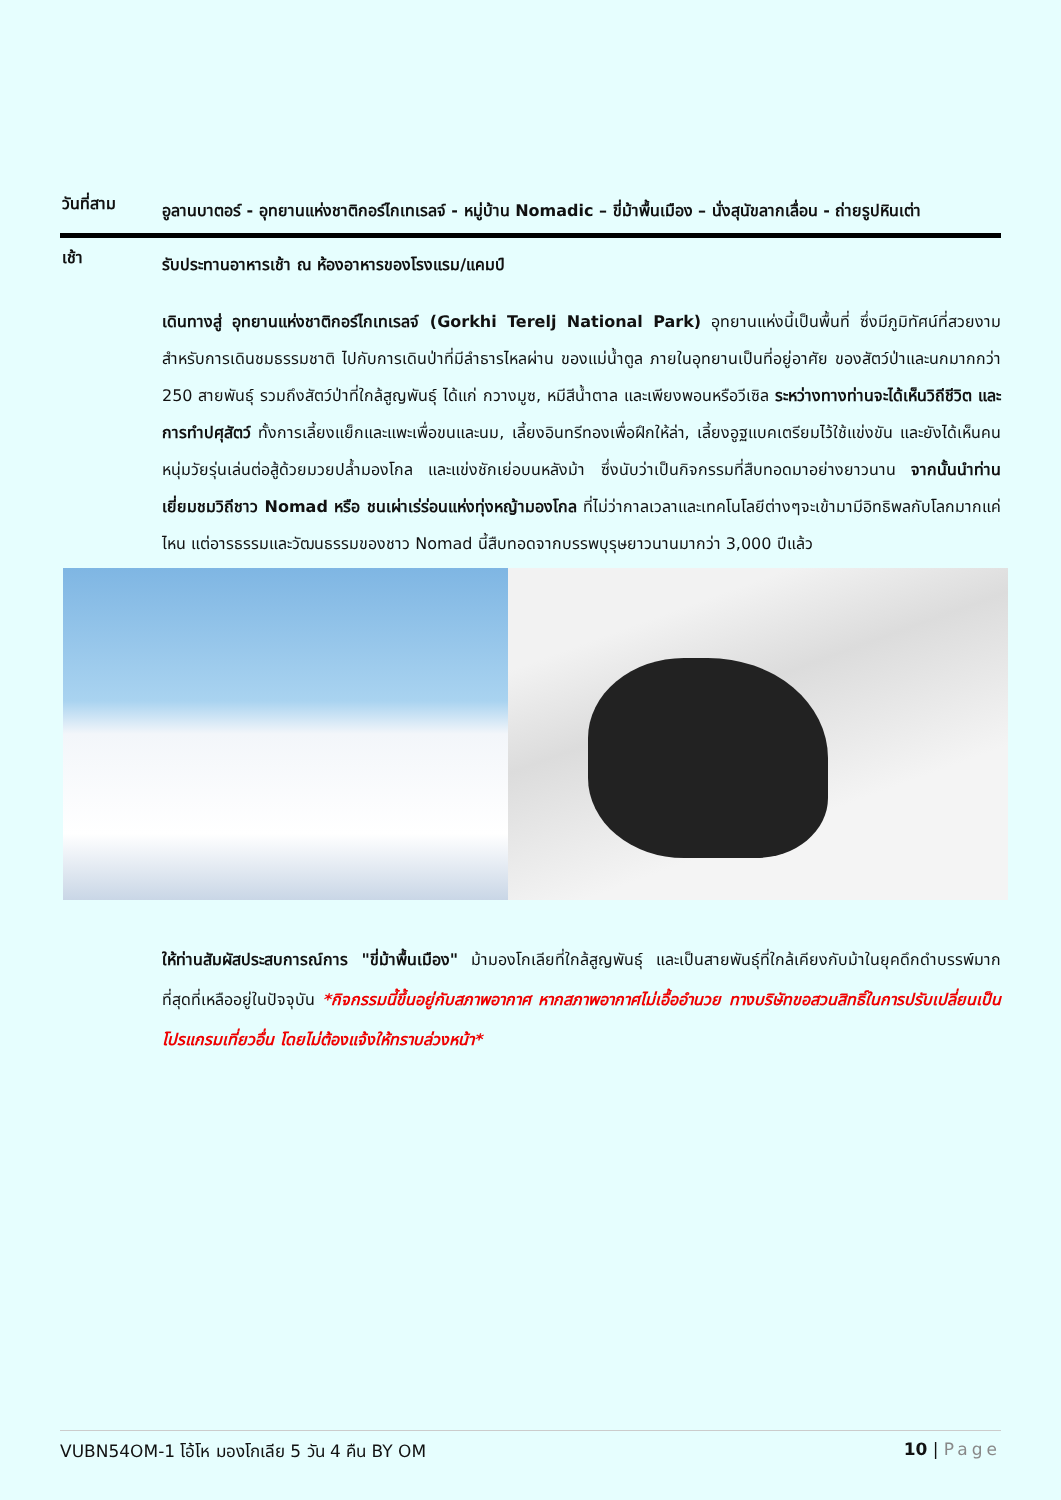วันที่สาม
อูลานบาตอร์ - อุทยานแห่งชาติกอร์ไกเทเรลจ์ - หมู่บ้าน Nomadic – ขี่ม้าพื้นเมือง – นั่งสุนัขลากเลื่อน - ถ่ายรูปหินเต่า
เช้า
รับประทานอาหารเช้า ณ ห้องอาหารของโรงแรม/แคมป์
เดินทางสู่ อุทยานแห่งชาติกอร์ไกเทเรลจ์ (Gorkhi Terelj National Park) อุทยานแห่งนี้เป็นพื้นที่ ซึ่งมีภูมิทัศน์ที่สวยงาม สำหรับการเดินชมธรรมชาติ ไปกับการเดินป่าที่มีลำธารไหลผ่าน ของแม่น้ำตูล ภายในอุทยานเป็นที่อยู่อาศัย ของสัตว์ป่าและนกมากกว่า 250 สายพันธุ์ รวมถึงสัตว์ป่าที่ใกล้สูญพันธุ์ ได้แก่ กวางมูซ, หมีสีน้ำตาล และเพียงพอนหรือวีเซิล ระหว่างทางท่านจะได้เห็นวิถีชีวิต และการทำปศุสัตว์ ทั้งการเลี้ยงแย็กและแพะเพื่อขนและนม, เลี้ยงอินทรีทองเพื่อฝึกให้ล่า, เลี้ยงอูฐแบคเตรียมไว้ใช้แข่งขัน และยังได้เห็นคนหนุ่มวัยรุ่นเล่นต่อสู้ด้วยมวยปล้ำมองโกล และแข่งชักเย่อบนหลังม้า ซึ่งนับว่าเป็นกิจกรรมที่สืบทอดมาอย่างยาวนาน จากนั้นนำท่านเยี่ยมชมวิถีชาว Nomad หรือ ชนเผ่าเร่ร่อนแห่งทุ่งหญ้ามองโกล ที่ไม่ว่ากาลเวลาและเทคโนโลยีต่างๆจะเข้ามามีอิทธิพลกับโลกมากแค่ไหน แต่อารธรรมและวัฒนธรรมของชาว Nomad นี้สืบทอดจากบรรพบุรุษยาวนานมากว่า 3,000 ปีแล้ว
ให้ท่านสัมผัสประสบการณ์การ "ขี่ม้าพื้นเมือง" ม้ามองโกเลียที่ใกล้สูญพันธุ์ และเป็นสายพันธุ์ที่ใกล้เคียงกับม้าในยุคดึกดำบรรพ์มากที่สุดที่เหลืออยู่ในปัจจุบัน *กิจกรรมนี้ขึ้นอยู่กับสภาพอากาศ หากสภาพอากาศไม่เอื้ออำนวย ทางบริษัทขอสวนสิทธิ์ในการปรับเปลี่ยนเป็นโปรแกรมเที่ยวอื่น โดยไม่ต้องแจ้งให้ทราบล่วงหน้า*
VUBN54OM-1 โอ้โห มองโกเลีย 5 วัน 4 คืน BY OM 10 | Page